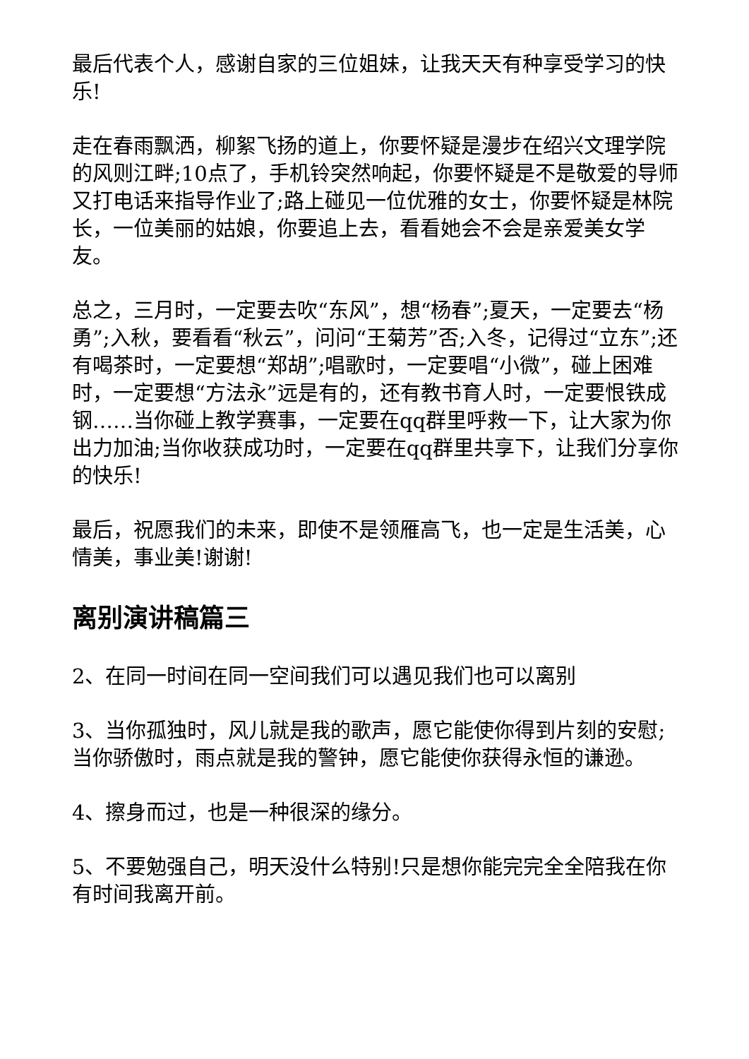最后代表个人，感谢自家的三位姐妹，让我天天有种享受学习的快乐!
走在春雨飘洒，柳絮飞扬的道上，你要怀疑是漫步在绍兴文理学院的风则江畔;10点了，手机铃突然响起，你要怀疑是不是敬爱的导师又打电话来指导作业了;路上碰见一位优雅的女士，你要怀疑是林院长，一位美丽的姑娘，你要追上去，看看她会不会是亲爱美女学友。
总之，三月时，一定要去吹“东风”，想“杨春”;夏天，一定要去“杨勇”;入秋，要看看“秋云”，问问“王菊芳”否;入冬，记得过“立东”;还有喝茶时，一定要想“郑胡”;唱歌时，一定要唱“小微”，碰上困难时，一定要想“方法永”远是有的，还有教书育人时，一定要恨铁成钢……当你碰上教学赛事，一定要在qq群里呼救一下，让大家为你出力加油;当你收获成功时，一定要在qq群里共享下，让我们分享你的快乐!
最后，祝愿我们的未来，即使不是领雁高飞，也一定是生活美，心情美，事业美!谢谢!
离别演讲稿篇三
2、在同一时间在同一空间我们可以遇见我们也可以离别
3、当你孤独时，风儿就是我的歌声，愿它能使你得到片刻的安慰;当你骄傲时，雨点就是我的警钟，愿它能使你获得永恒的谦逊。
4、擦身而过，也是一种很深的缘分。
5、不要勉强自己，明天没什么特别!只是想你能完完全全陪我在你有时间我离开前。